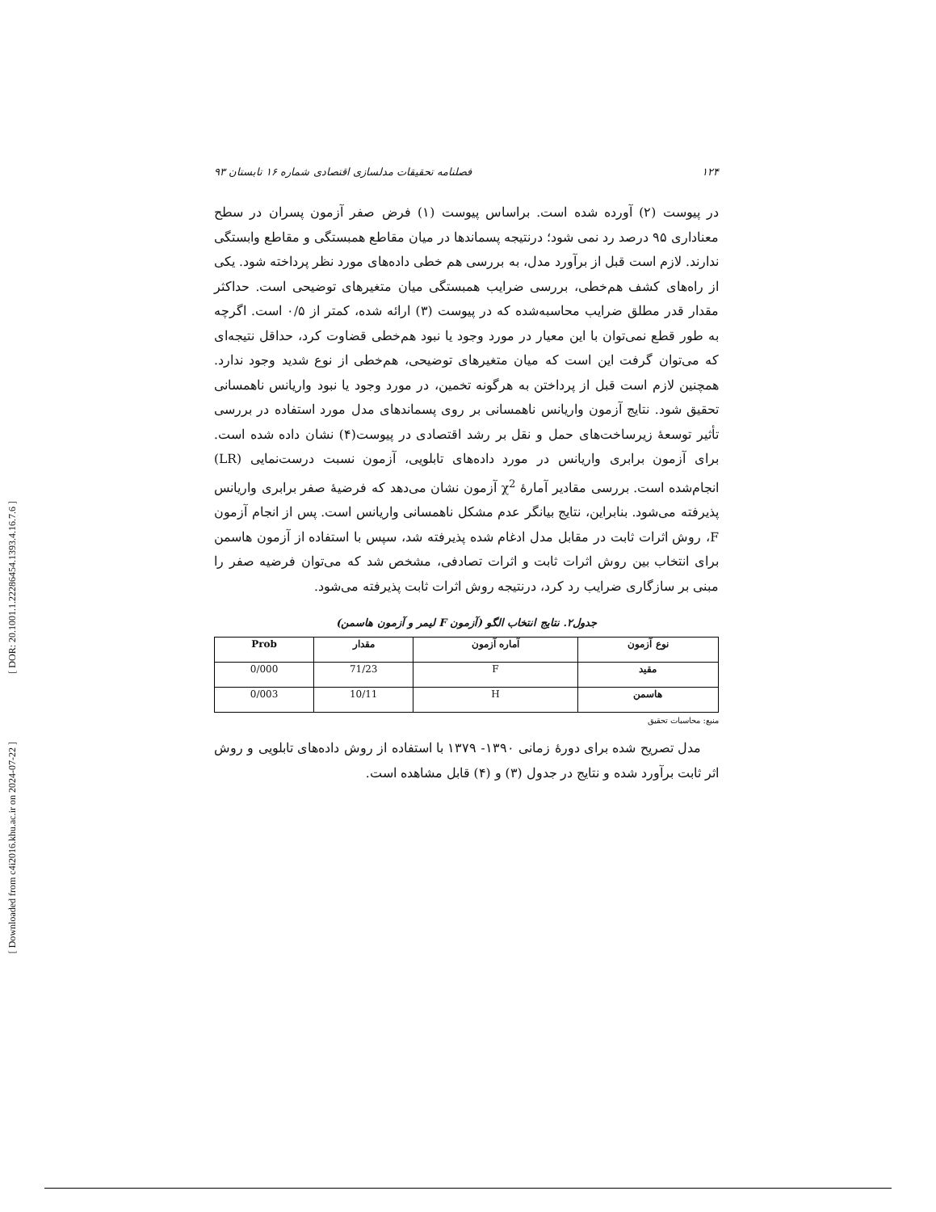[ DOR: 20.1001.1.22286454.1393.4.16.7.6 ]
[ Downloaded from c4i2016.khu.ac.ir on 2024-07-22 ]
۱۲۴ فصلنامه تحقیقات مدلسازی اقتصادی شماره ۱۶ تابستان ۹۳
در پیوست (۲) آورده شده است. براساس پیوست (۱) فرض صفر آزمون پسران در سطح معناداری ۹۵ درصد رد نمی شود؛ درنتیجه پسماندها در میان مقاطع همبستگی و مقاطع وابستگی ندارند. لازم است قبل از برآورد مدل، به بررسی هم خطی داده‌های مورد نظر پرداخته شود. یکی از راه‌های کشف هم‌خطی، بررسی ضرایب همبستگی میان متغیرهای توضیحی است. حداکثر مقدار قدر مطلق ضرایب محاسبه‌شده که در پیوست (۳) ارائه شده، کمتر از ۰/۵ است. اگرچه به طور قطع نمی‌توان با این معیار در مورد وجود یا نبود هم‌خطی قضاوت کرد، حداقل نتیجه‌ای که می‌توان گرفت این است که میان متغیرهای توضیحی، هم‌خطی از نوع شدید وجود ندارد. همچنین لازم است قبل از پرداختن به هرگونه تخمین، در مورد وجود یا نبود واریانس ناهمسانی تحقیق شود. نتایج آزمون واریانس ناهمسانی بر روی پسماندهای مدل مورد استفاده در بررسی تأثیر توسعهٔ زیرساخت‌های حمل و نقل بر رشد اقتصادی در پیوست(۴) نشان داده شده است. برای آزمون برابری واریانس در مورد داده‌های تابلویی، آزمون نسبت درست‌نمایی (LR) انجام‌شده است. بررسی مقادیر آمارهٔ χ<sup>2</sup> آزمون نشان می‌دهد که فرضیهٔ صفر برابری واریانس پذیرفته می‌شود. بنابراین، نتایج بیانگر عدم مشکل ناهمسانی واریانس است. پس از انجام آزمون F، روش اثرات ثابت در مقابل مدل ادغام شده پذیرفته شد، سپس با استفاده از آزمون هاسمن برای انتخاب بین روش اثرات ثابت و اثرات تصادفی، مشخص شد که می‌توان فرضیه صفر را مبنی بر سازگاری ضرایب رد کرد، درنتیجه روش اثرات ثابت پذیرفته می‌شود.
جدول۲. نتایج انتخاب الگو (آزمون F لیمر و آزمون هاسمن)
| نوع آزمون | آماره آزمون | مقدار | Prob |
| --- | --- | --- | --- |
| مقید | F | 71/23 | 0/000 |
| هاسمن | H | 10/11 | 0/003 |
منبع: محاسبات تحقیق
مدل تصریح شده برای دورهٔ زمانی ۱۳۹۰- ۱۳۷۹ با استفاده از روش داده‌های تابلویی و روش اثر ثابت برآورد شده و نتایج در جدول (۳) و (۴) قابل مشاهده است.